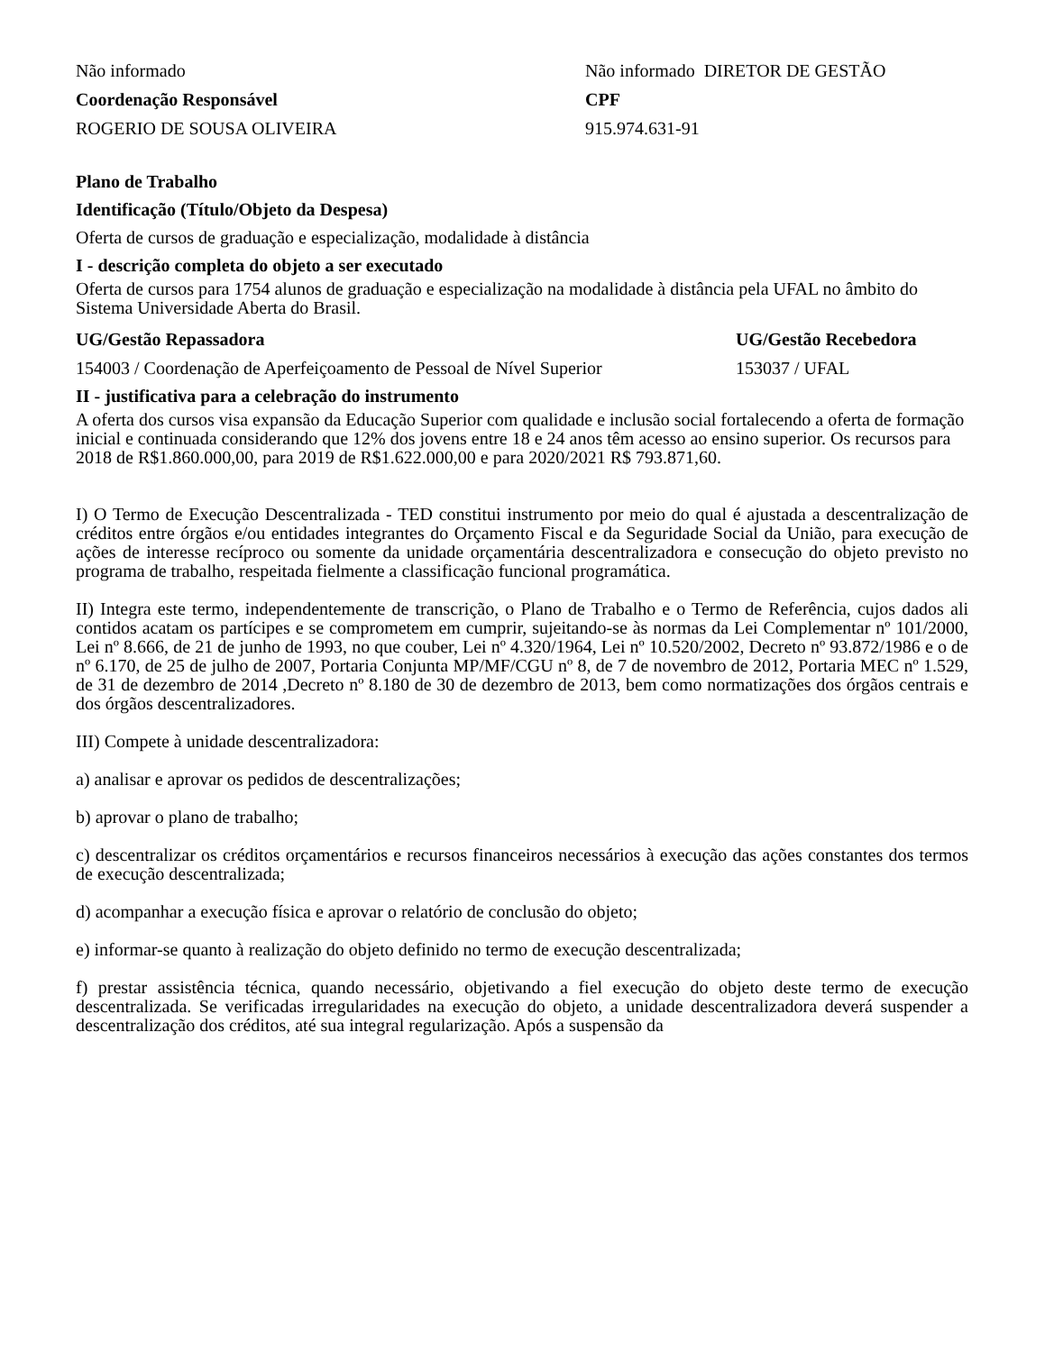| Não informado | Não informado DIRETOR DE GESTÃO |
| Coordenação Responsável | CPF |
| ROGERIO DE SOUSA OLIVEIRA | 915.974.631-91 |
Plano de Trabalho
Identificação (Título/Objeto da Despesa)
Oferta de cursos de graduação e especialização, modalidade à distância
I - descrição completa do objeto a ser executado
Oferta de cursos para 1754 alunos de graduação e especialização na modalidade à distância pela UFAL no âmbito do Sistema Universidade Aberta do Brasil.
| UG/Gestão Repassadora | UG/Gestão Recebedora |
| 154003 / Coordenação de Aperfeiçoamento de Pessoal de Nível Superior | 153037 / UFAL |
II - justificativa para a celebração do instrumento
A oferta dos cursos visa expansão da Educação Superior com qualidade e inclusão social fortalecendo a oferta de formação inicial e continuada considerando que 12% dos jovens entre 18 e 24 anos têm acesso ao ensino superior. Os recursos para 2018 de R$1.860.000,00, para 2019 de R$1.622.000,00 e para 2020/2021 R$ 793.871,60.
I) O Termo de Execução Descentralizada - TED constitui instrumento por meio do qual é ajustada a descentralização de créditos entre órgãos e/ou entidades integrantes do Orçamento Fiscal e da Seguridade Social da União, para execução de ações de interesse recíproco ou somente da unidade orçamentária descentralizadora e consecução do objeto previsto no programa de trabalho, respeitada fielmente a classificação funcional programática.
II) Integra este termo, independentemente de transcrição, o Plano de Trabalho e o Termo de Referência, cujos dados ali contidos acatam os partícipes e se comprometem em cumprir, sujeitando-se às normas da Lei Complementar nº 101/2000, Lei nº 8.666, de 21 de junho de 1993, no que couber, Lei nº 4.320/1964, Lei nº 10.520/2002, Decreto nº 93.872/1986 e o de nº 6.170, de 25 de julho de 2007, Portaria Conjunta MP/MF/CGU nº 8, de 7 de novembro de 2012, Portaria MEC nº 1.529, de 31 de dezembro de 2014 ,Decreto nº 8.180 de 30 de dezembro de 2013, bem como normatizações dos órgãos centrais e dos órgãos descentralizadores.
III) Compete à unidade descentralizadora:
a) analisar e aprovar os pedidos de descentralizações;
b) aprovar o plano de trabalho;
c) descentralizar os créditos orçamentários e recursos financeiros necessários à execução das ações constantes dos termos de execução descentralizada;
d) acompanhar a execução física e aprovar o relatório de conclusão do objeto;
e) informar-se quanto à realização do objeto definido no termo de execução descentralizada;
f) prestar assistência técnica, quando necessário, objetivando a fiel execução do objeto deste termo de execução descentralizada. Se verificadas irregularidades na execução do objeto, a unidade descentralizadora deverá suspender a descentralização dos créditos, até sua integral regularização. Após a suspensão da